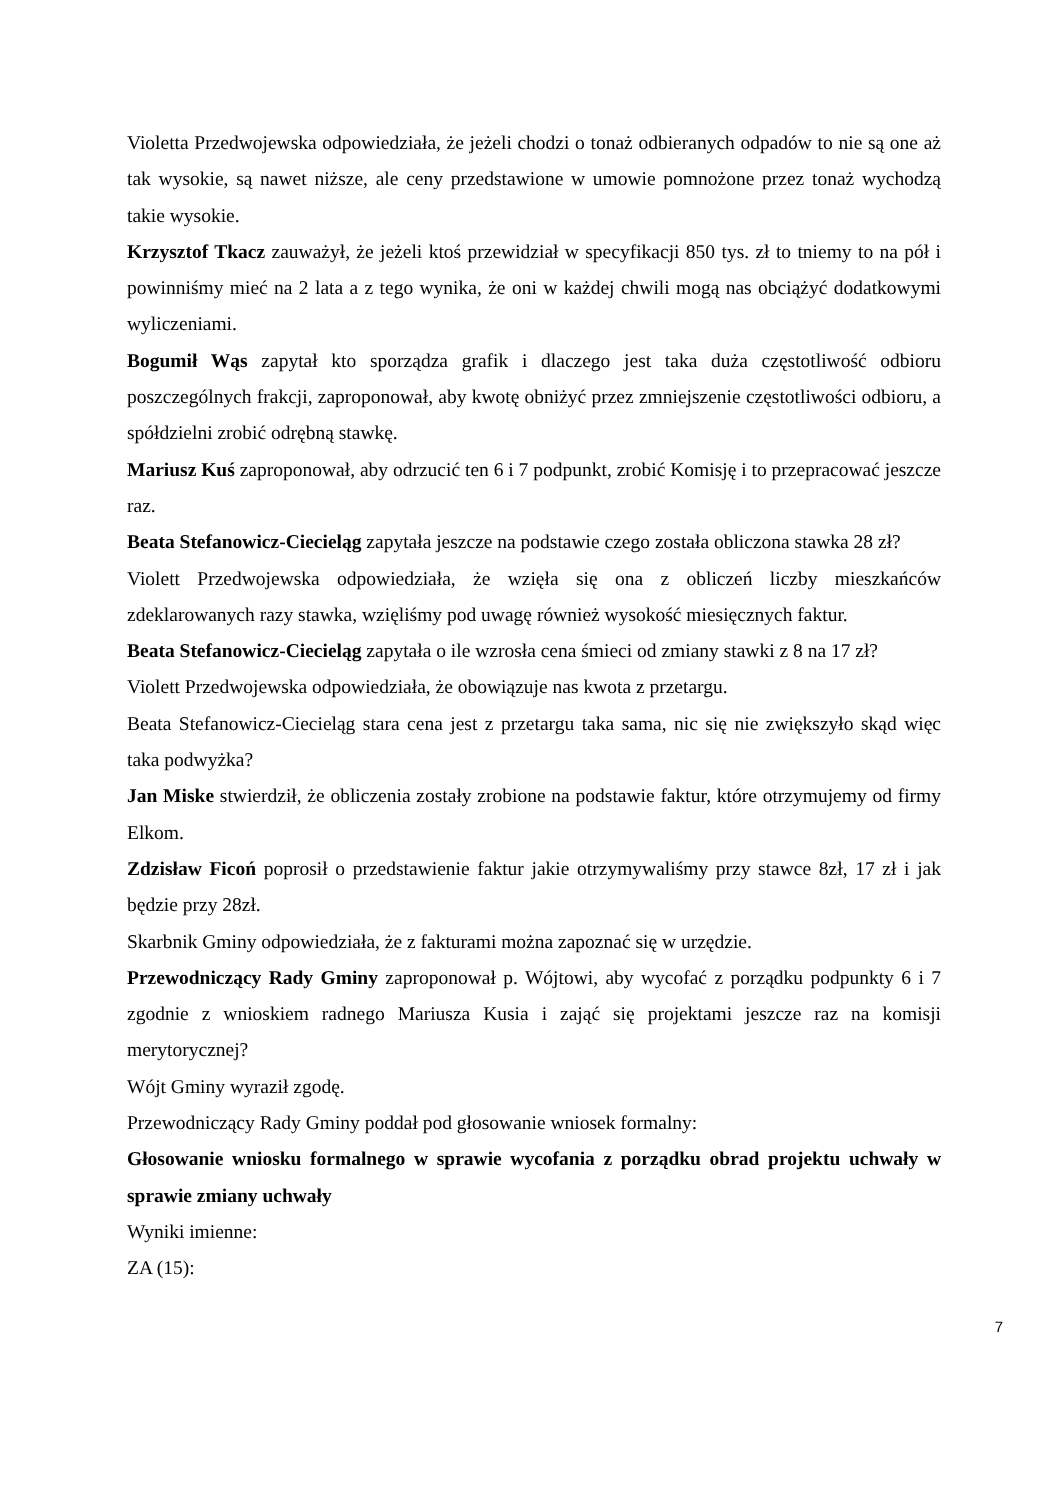Violetta Przedwojewska odpowiedziała, że jeżeli chodzi o tonaż odbieranych odpadów to nie są one aż tak wysokie, są nawet niższe, ale ceny przedstawione w umowie pomnożone przez tonaż wychodzą takie wysokie.
Krzysztof Tkacz zauważył, że jeżeli ktoś przewidział w specyfikacji 850 tys. zł to tniemy to na pół i powinniśmy mieć na 2 lata a z tego wynika, że oni w każdej chwili mogą nas obciążyć dodatkowymi wyliczeniami.
Bogumił Wąs zapytał kto sporządza grafik i dlaczego jest taka duża częstotliwość odbioru poszczególnych frakcji, zaproponował, aby kwotę obniżyć przez zmniejszenie częstotliwości odbioru, a spółdzielni zrobić odrębną stawkę.
Mariusz Kuś zaproponował, aby odrzucić ten 6 i 7 podpunkt, zrobić Komisję i to przepracować jeszcze raz.
Beata Stefanowicz-Ciecieląg zapytała jeszcze na podstawie czego została obliczona stawka 28 zł?
Violett Przedwojewska odpowiedziała, że wzięła się ona z obliczeń liczby mieszkańców zdeklarowanych razy stawka, wzięliśmy pod uwagę również wysokość miesięcznych faktur.
Beata Stefanowicz-Ciecieląg zapytała o ile wzrosła cena śmieci od zmiany stawki z 8 na 17 zł?
Violett Przedwojewska odpowiedziała, że obowiązuje nas kwota z przetargu.
Beata Stefanowicz-Ciecieląg stara cena jest z przetargu taka sama, nic się nie zwiększyło skąd więc taka podwyżka?
Jan Miske stwierdził, że obliczenia zostały zrobione na podstawie faktur, które otrzymujemy od firmy Elkom.
Zdzisław Ficoń poprosił o przedstawienie faktur jakie otrzymywaliśmy przy stawce 8zł, 17 zł i jak będzie przy 28zł.
Skarbnik Gminy odpowiedziała, że z fakturami można zapoznać się w urzędzie.
Przewodniczący Rady Gminy zaproponował p. Wójtowi, aby wycofać z porządku podpunkty 6 i 7 zgodnie z wnioskiem radnego Mariusza Kusia i zająć się projektami jeszcze raz na komisji merytorycznej?
Wójt Gminy wyraził zgodę.
Przewodniczący Rady Gminy poddał pod głosowanie wniosek formalny:
Głosowanie wniosku formalnego w sprawie wycofania z porządku obrad projektu uchwały w sprawie zmiany uchwały
Wyniki imienne:
ZA (15):
7